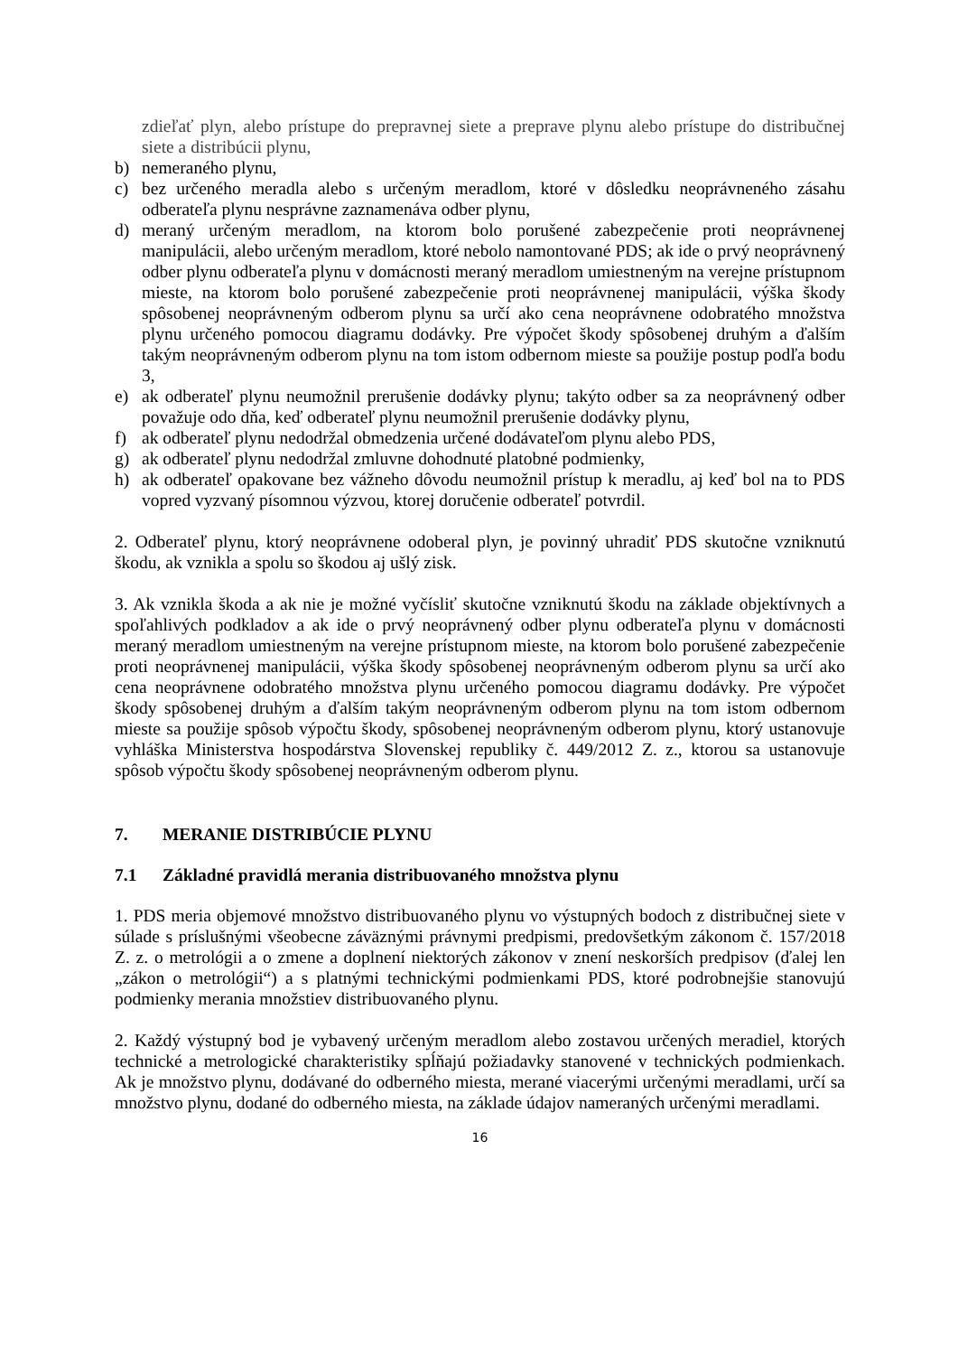zdieľať plyn, alebo prístupe do prepravnej siete a preprave plynu alebo prístupe do distribučnej siete a distribúcii plynu,
b) nemeraného plynu,
c) bez určeného meradla alebo s určeným meradlom, ktoré v dôsledku neoprávneného zásahu odberateľa plynu nesprávne zaznamenáva odber plynu,
d) meraný určeným meradlom, na ktorom bolo porušené zabezpečenie proti neoprávnenej manipulácii, alebo určeným meradlom, ktoré nebolo namontované PDS; ak ide o prvý neoprávnený odber plynu odberateľa plynu v domácnosti meraný meradlom umiestneným na verejne prístupnom mieste, na ktorom bolo porušené zabezpečenie proti neoprávnenej manipulácii, výška škody spôsobenej neoprávneným odberom plynu sa určí ako cena neoprávnene odobratého množstva plynu určeného pomocou diagramu dodávky. Pre výpočet škody spôsobenej druhým a ďalším takým neoprávneným odberom plynu na tom istom odbernom mieste sa použije postup podľa bodu 3,
e) ak odberateľ plynu neumožnil prerušenie dodávky plynu; takýto odber sa za neoprávnený odber považuje odo dňa, keď odberateľ plynu neumožnil prerušenie dodávky plynu,
f) ak odberateľ plynu nedodržal obmedzenia určené dodávateľom plynu alebo PDS,
g) ak odberateľ plynu nedodržal zmluvne dohodnuté platobné podmienky,
h) ak odberateľ opakovane bez vážneho dôvodu neumožnil prístup k meradlu, aj keď bol na to PDS vopred vyzvaný písomnou výzvou, ktorej doručenie odberateľ potvrdil.
2. Odberateľ plynu, ktorý neoprávnene odoberal plyn, je povinný uhradiť PDS skutočne vzniknutú škodu, ak vznikla a spolu so škodou aj ušlý zisk.
3. Ak vznikla škoda a ak nie je možné vyčísliť skutočne vzniknutú škodu na základe objektívnych a spoľahlivých podkladov a ak ide o prvý neoprávnený odber plynu odberateľa plynu v domácnosti meraný meradlom umiestneným na verejne prístupnom mieste, na ktorom bolo porušené zabezpečenie proti neoprávnenej manipulácii, výška škody spôsobenej neoprávneným odberom plynu sa určí ako cena neoprávnene odobratého množstva plynu určeného pomocou diagramu dodávky. Pre výpočet škody spôsobenej druhým a ďalším takým neoprávneným odberom plynu na tom istom odbernom mieste sa použije spôsob výpočtu škody, spôsobenej neoprávneným odberom plynu, ktorý ustanovuje vyhláška Ministerstva hospodárstva Slovenskej republiky č. 449/2012 Z. z., ktorou sa ustanovuje spôsob výpočtu škody spôsobenej neoprávneným odberom plynu.
7. MERANIE DISTRIBÚCIE PLYNU
7.1 Základné pravidlá merania distribuovaného množstva plynu
1. PDS meria objemové množstvo distribuovaného plynu vo výstupných bodoch z distribučnej siete v súlade s príslušnými všeobecne záväznými právnymi predpismi, predovšetkým zákonom č. 157/2018 Z. z. o metrológii a o zmene a doplnení niektorých zákonov v znení neskorších predpisov (ďalej len „zákon o metrológii“) a s platnými technickými podmienkami PDS, ktoré podrobnejšie stanovujú podmienky merania množstiev distribuovaného plynu.
2. Každý výstupný bod je vybavený určeným meradlom alebo zostavou určených meradiel, ktorých technické a metrologické charakteristiky spĺňajú požiadavky stanovené v technických podmienkach. Ak je množstvo plynu, dodávané do odberného miesta, merané viacerými určenými meradlami, určí sa množstvo plynu, dodané do odberného miesta, na základe údajov nameraných určenými meradlami.
16